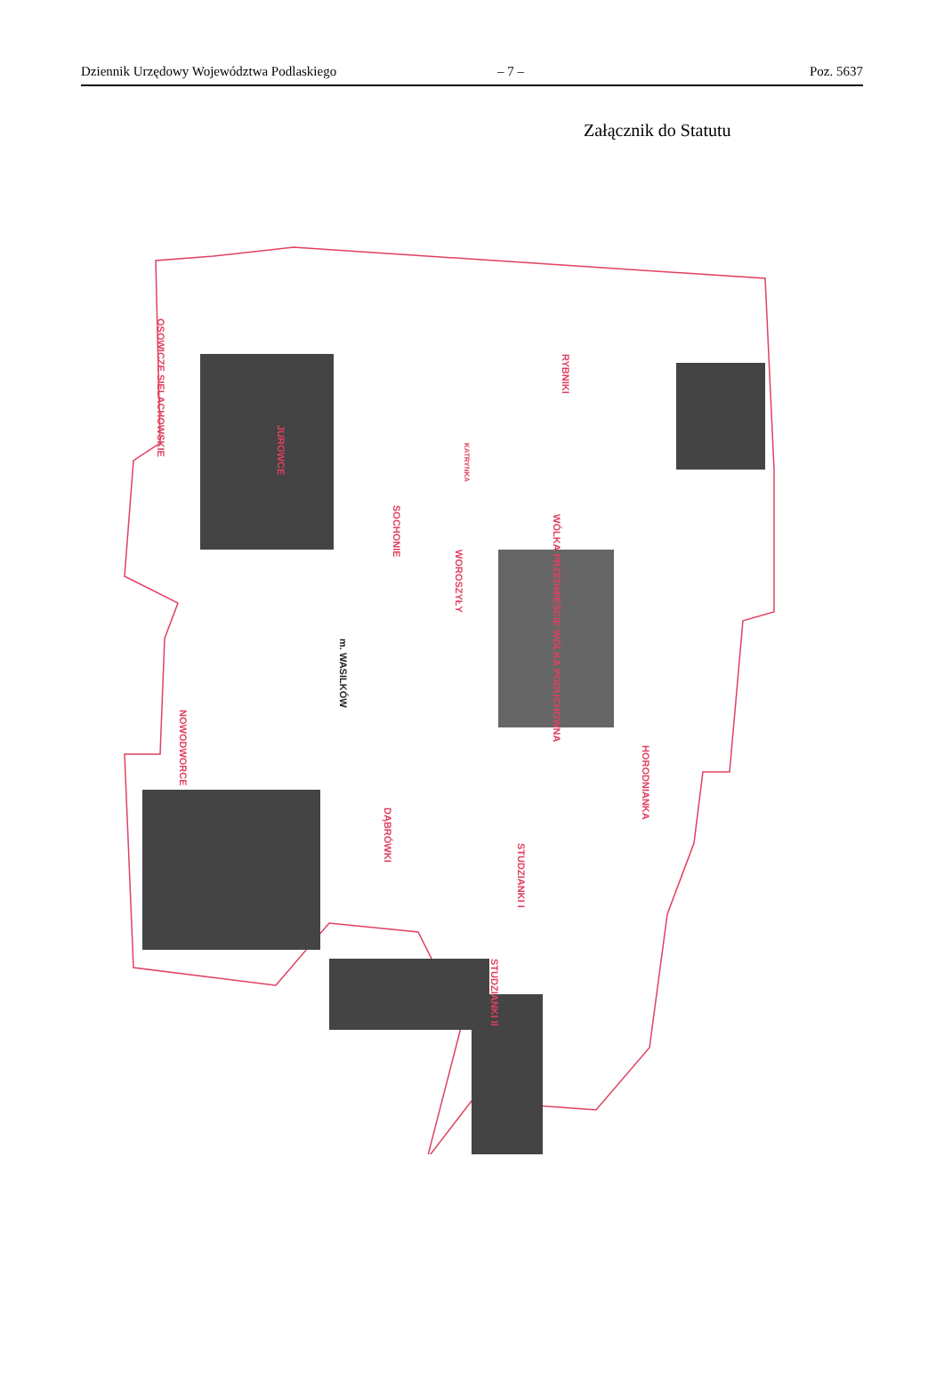Dziennik Urzędowy Województwa Podlaskiego – 7 – Poz. 5637
Załącznik do Statutu
RYBNIKI
OSOWICZE SIELACHOWSKIE
JUROWCE
SOCHONIE
KATRYNKA
WOROSZYŁY
WÓLKA PRZEDMIEŚCIE WÓLKA PODUCHOWNA
m. WASILKÓW
NOWODWORCE
HORODNIANKA
DĄBRÓWKI
STUDZIANKI I
STUDZIANKI II